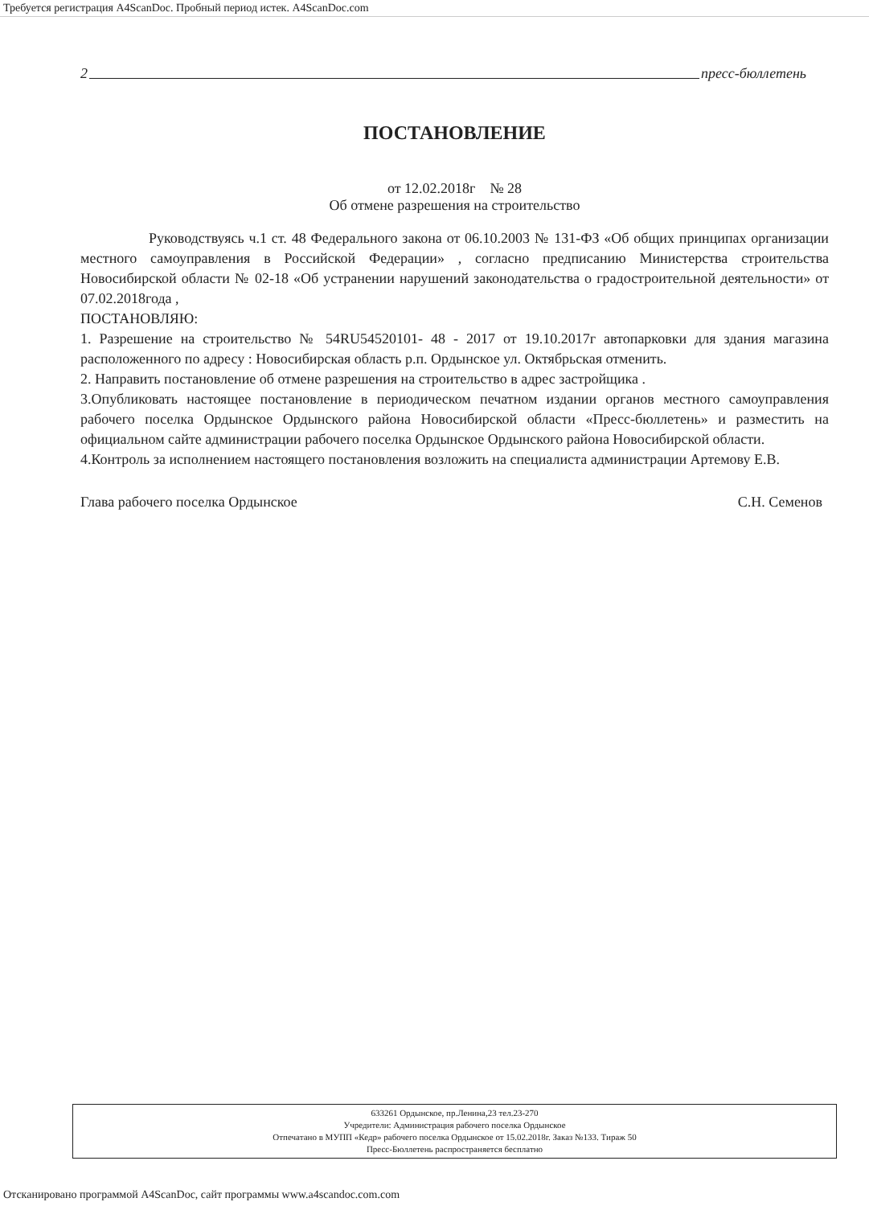Требуется регистрация A4ScanDoc. Пробный период истек. A4ScanDoc.com
2 пресс-бюллетень
ПОСТАНОВЛЕНИЕ
от 12.02.2018г № 28
Об отмене разрешения на строительство
Руководствуясь ч.1 ст. 48 Федерального закона от 06.10.2003 № 131-ФЗ «Об общих принципах организации местного самоуправления в Российской Федерации» , согласно предписанию Министерства строительства Новосибирской области № 02-18 «Об устранении нарушений законодательства о градостроительной деятельности» от 07.02.2018года ,
ПОСТАНОВЛЯЮ:
1. Разрешение на строительство № 54RU54520101- 48 - 2017 от 19.10.2017г автопарковки для здания магазина расположенного по адресу : Новосибирская область р.п. Ордынское ул. Октябрьская отменить.
2. Направить постановление об отмене разрешения на строительство в адрес застройщика .
3.Опубликовать настоящее постановление в периодическом печатном издании органов местного самоуправления рабочего поселка Ордынское Ордынского района Новосибирской области «Пресс-бюллетень» и разместить на официальном сайте администрации рабочего поселка Ордынское Ордынского района Новосибирской области.
4.Контроль за исполнением настоящего постановления возложить на специалиста администрации Артемову Е.В.
Глава рабочего поселка Ордынское С.Н. Семенов
633261 Ордынское, пр.Ленина,23 тел.23-270
Учредители: Администрация рабочего поселка Ордынское
Отпечатано в МУПП «Кедр» рабочего поселка Ордынское от 15.02.2018г. Заказ №133. Тираж 50
Пресс-Бюллетень распространяется бесплатно
Отсканировано программой A4ScanDoc, сайт программы www.a4scandoc.com.com